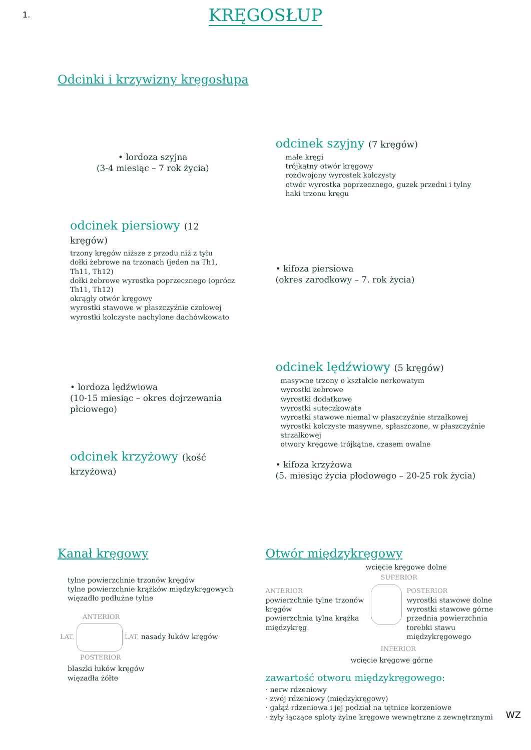1.
KRĘGOSŁUP
Odcinki i krzywizny kręgosłupa
• lordoza szyjna
(3-4 miesiąc – 7 rok życia)
odcinek piersiowy (12 kręgów)
trzony kręgów niższe z przodu niż z tyłu
dołki żebrowe na trzonach (jeden na Th1, Th11, Th12)
dołki żebrowe wyrostka poprzecznego (oprócz Th11, Th12)
okrągły otwór kręgowy
wyrostki stawowe w płaszczyźnie czołowej
wyrostki kolczyste nachylone dachówkowato
• lordoza lędźwiowa
(10-15 miesiąc – okres dojrzewania płciowego)
odcinek krzyżowy (kość krzyżowa)
odcinek szyjny (7 kręgów)
małe kręgi
trójkątny otwór kręgowy
rozdwojony wyrostek kolczysty
otwór wyrostka poprzecznego, guzek przedni i tylny
haki trzonu kręgu
• kifoza piersiowa
(okres zarodkowy – 7. rok życia)
odcinek lędźwiowy (5 kręgów)
masywne trzony o kształcie nerkowatym
wyrostki żebrowe
wyrostki dodatkowe
wyrostki suteczkowate
wyrostki stawowe niemal w płaszczyźnie strzałkowej
wyrostki kolczyste masywne, spłaszczone, w płaszczyźnie strzałkowej
otwory kręgowe trójkątne, czasem owalne
• kifoza krzyżowa
(5. miesiąc życia płodowego – 20-25 rok życia)
Kanał kręgowy
tylne powierzchnie trzonów kręgów
tylne powierzchnie krążków międzykręgowych
więzadło podłużne tylne
ANTERIOR
LAT. LAT. nasady łuków kręgów
POSTERIOR
blaszki łuków kręgów
więzadła żółte
Otwór międzykręgowy
wcięcie kręgowe dolne
SUPERIOR
ANTERIOR
powierzchnie tylne trzonów kręgów
powierzchnia tylna krążka międzykręg.
POSTERIOR
wyrostki stawowe dolne
wyrostki stawowe górne
przednia powierzchnia torebki stawu międzykręgowego
INFERIOR
wcięcie kręgowe górne
zawartość otworu międzykręgowego:
· nerw rdzeniowy
· zwój rdzeniowy (międzykręgowy)
· gałąź rdzeniowa i jej podział na tętnice korzeniowe
· żyły łączące sploty żylne kręgowe wewnętrzne z zewnętrznymi
WZ